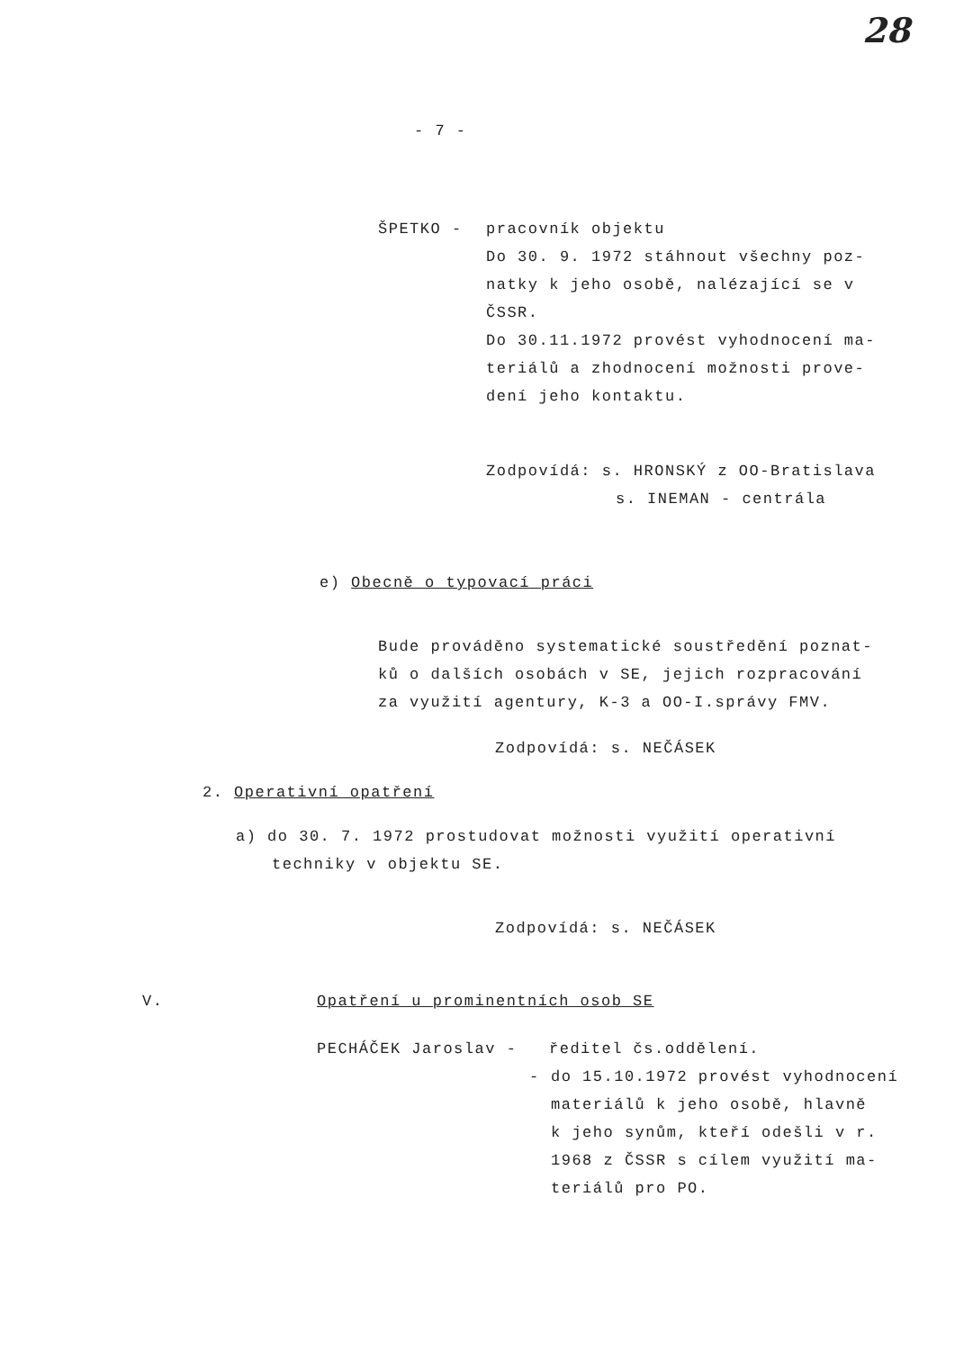28
- 7 -
ŠPETKO - pracovník objektu
Do 30. 9. 1972 stáhnout všechny poz-
natky k jeho osobě, nalézající se v
ČSSR.
Do 30.11.1972 provést vyhodnocení ma-
teriálů a zhodnocení možnosti prove-
dení jeho kontaktu.
Zodpovídá: s. HRONSKÝ z OO-Bratislava
s. INEMAN - centrála
e) Obecně o typovací práci
Bude prováděno systematické soustředění poznat-
ků o dalších osobách v SE, jejich rozpracování
za využití agentury, K-3 a OO-I.správy FMV.
Zodpovídá: s. NEČÁSEK
2. Operativní opatření
a) do 30. 7. 1972 prostudovat možnosti využití operativní
techniky v objektu SE.
Zodpovídá: s. NEČÁSEK
V. Opatření u prominentních osob SE
PECHÁČEK Jaroslav - ředitel čs.oddělení.
- do 15.10.1972 provést vyhodnocení
materiálů k jeho osobě, hlavně
k jeho synům, kteří odešli v r.
1968 z ČSSR s cílem využití ma-
teriálů pro PO.